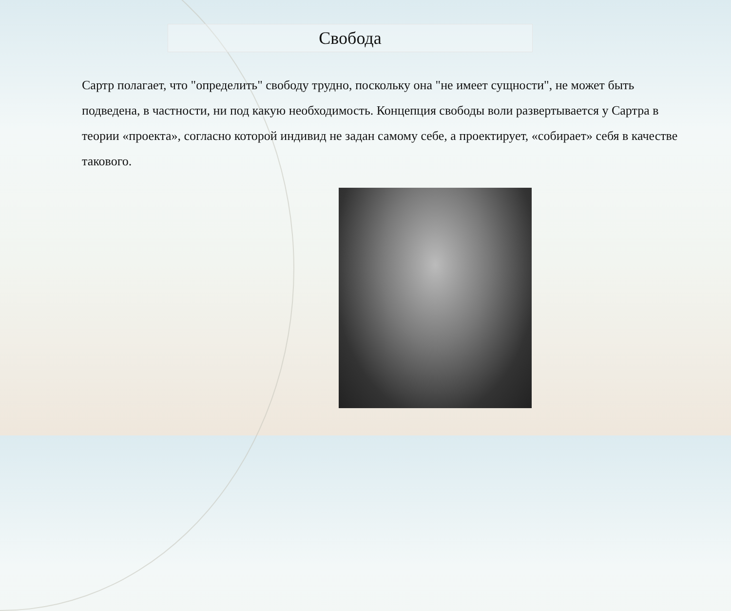Свобода
Сартр полагает, что "определить" свободу трудно, поскольку она "не имеет сущности", не может быть подведена, в частности, ни под какую необходимость. Концепция свободы воли развертывается у Сартра в теории «проекта», согласно которой индивид не задан самому себе, а проектирует, «собирает» себя в качестве такового.